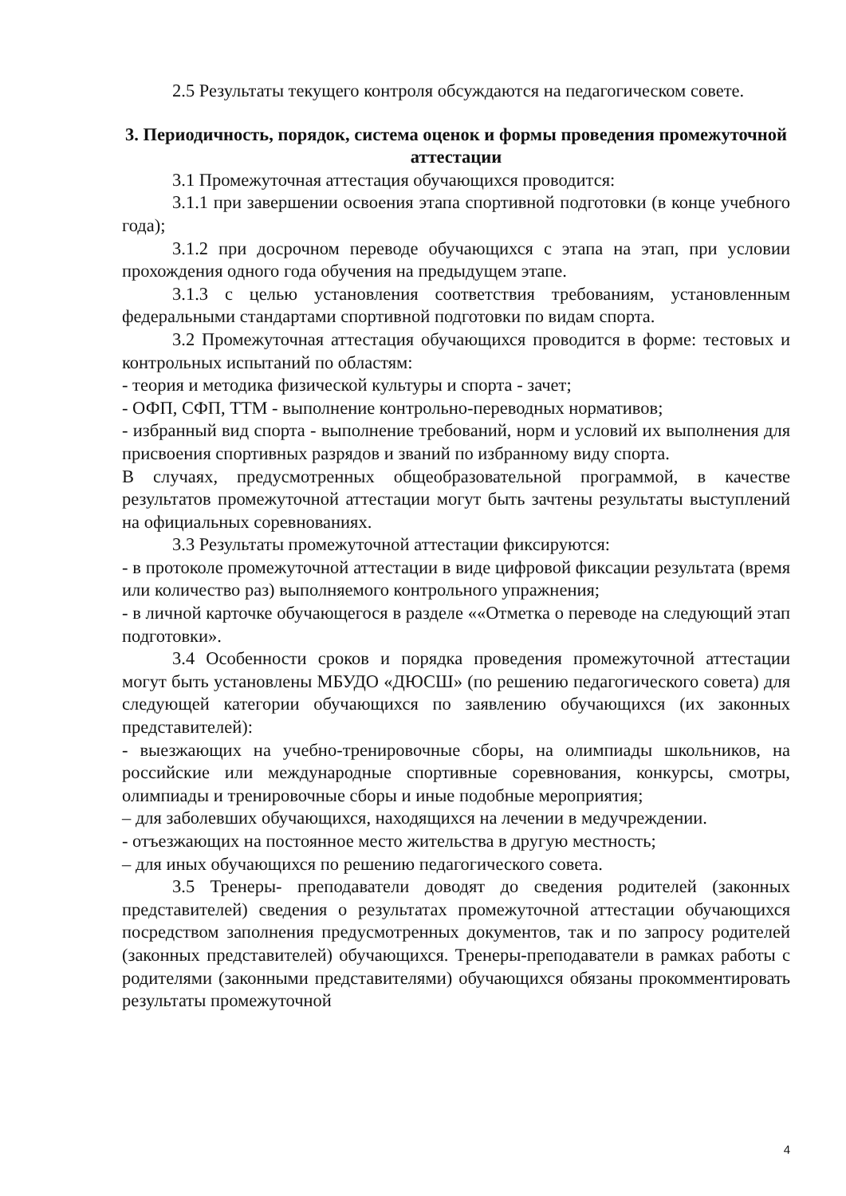2.5 Результаты текущего контроля обсуждаются на педагогическом совете.
3. Периодичность, порядок, система оценок и формы проведения промежуточной аттестации
3.1 Промежуточная аттестация обучающихся проводится:
3.1.1 при завершении освоения этапа спортивной подготовки (в конце учебного года);
3.1.2 при досрочном переводе обучающихся с этапа на этап, при условии прохождения одного года обучения на предыдущем этапе.
3.1.3 с целью установления соответствия требованиям, установленным федеральными стандартами спортивной подготовки по видам спорта.
3.2 Промежуточная аттестация обучающихся проводится в форме: тестовых и контрольных испытаний по областям:
- теория и методика физической культуры и спорта - зачет;
- ОФП, СФП, ТТМ - выполнение контрольно-переводных нормативов;
- избранный вид спорта - выполнение требований, норм и условий их выполнения для присвоения спортивных разрядов и званий по избранному виду спорта.
В случаях, предусмотренных общеобразовательной программой, в качестве результатов промежуточной аттестации могут быть зачтены результаты выступлений на официальных соревнованиях.
3.3 Результаты промежуточной аттестации фиксируются:
- в протоколе промежуточной аттестации в виде цифровой фиксации результата (время или количество раз) выполняемого контрольного упражнения;
- в личной карточке обучающегося в разделе ««Отметка о переводе на следующий этап подготовки».
3.4 Особенности сроков и порядка проведения промежуточной аттестации могут быть установлены МБУДО «ДЮСШ» (по решению педагогического совета) для следующей категории обучающихся по заявлению обучающихся (их законных представителей):
- выезжающих на учебно-тренировочные сборы, на олимпиады школьников, на российские или международные спортивные соревнования, конкурсы, смотры, олимпиады и тренировочные сборы и иные подобные мероприятия;
– для заболевших обучающихся, находящихся на лечении в медучреждении.
- отъезжающих на постоянное место жительства в другую местность;
– для иных обучающихся по решению педагогического совета.
3.5 Тренеры- преподаватели доводят до сведения родителей (законных представителей) сведения о результатах промежуточной аттестации обучающихся посредством заполнения предусмотренных документов, так и по запросу родителей (законных представителей) обучающихся. Тренеры-преподаватели в рамках работы с родителями (законными представителями) обучающихся обязаны прокомментировать результаты промежуточной
4